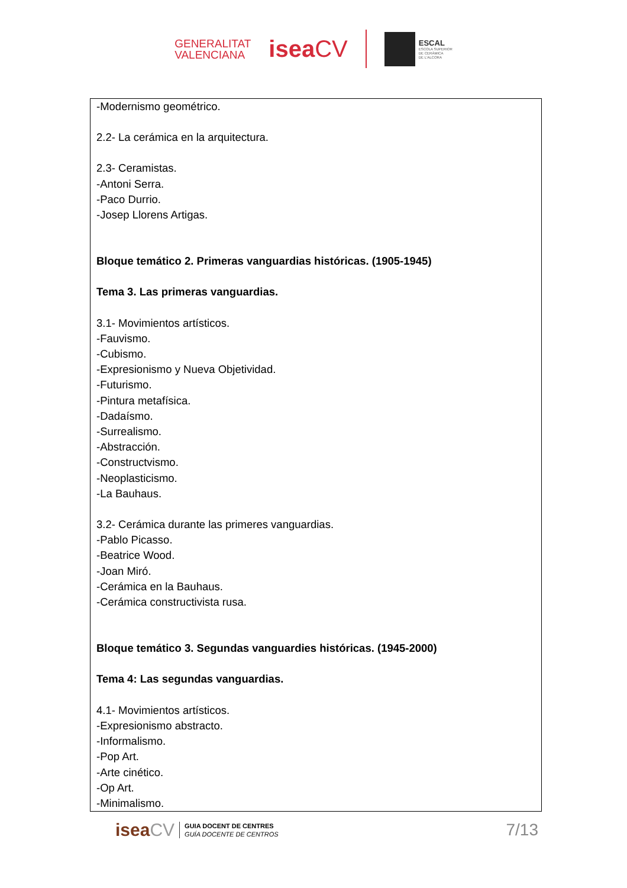GENERALITAT
VALENCIANA
iseaCV
ESCAL
ESCOLA SUPERIOR
DE CERÀMICA
DE L'ALCORA
-Modernismo geométrico.
2.2- La cerámica en la arquitectura.
2.3- Ceramistas.
-Antoni Serra.
-Paco Durrio.
-Josep Llorens Artigas.
Bloque temático 2. Primeras vanguardias históricas. (1905-1945)
Tema 3. Las primeras vanguardias.
3.1- Movimientos artísticos.
-Fauvismo.
-Cubismo.
-Expresionismo y Nueva Objetividad.
-Futurismo.
-Pintura metafísica.
-Dadaísmo.
-Surrealismo.
-Abstracción.
-Constructvismo.
-Neoplasticismo.
-La Bauhaus.
3.2- Cerámica durante las primeres vanguardias.
-Pablo Picasso.
-Beatrice Wood.
-Joan Miró.
-Cerámica en la Bauhaus.
-Cerámica constructivista rusa.
Bloque temático 3. Segundas vanguardies históricas. (1945-2000)
Tema 4: Las segundas vanguardias.
4.1- Movimientos artísticos.
-Expresionismo abstracto.
-Informalismo.
-Pop Art.
-Arte cinético.
-Op Art.
-Minimalismo.
iseaCV
GUIA DOCENT DE CENTRES
GUÍA DOCENTE DE CENTROS
7/13